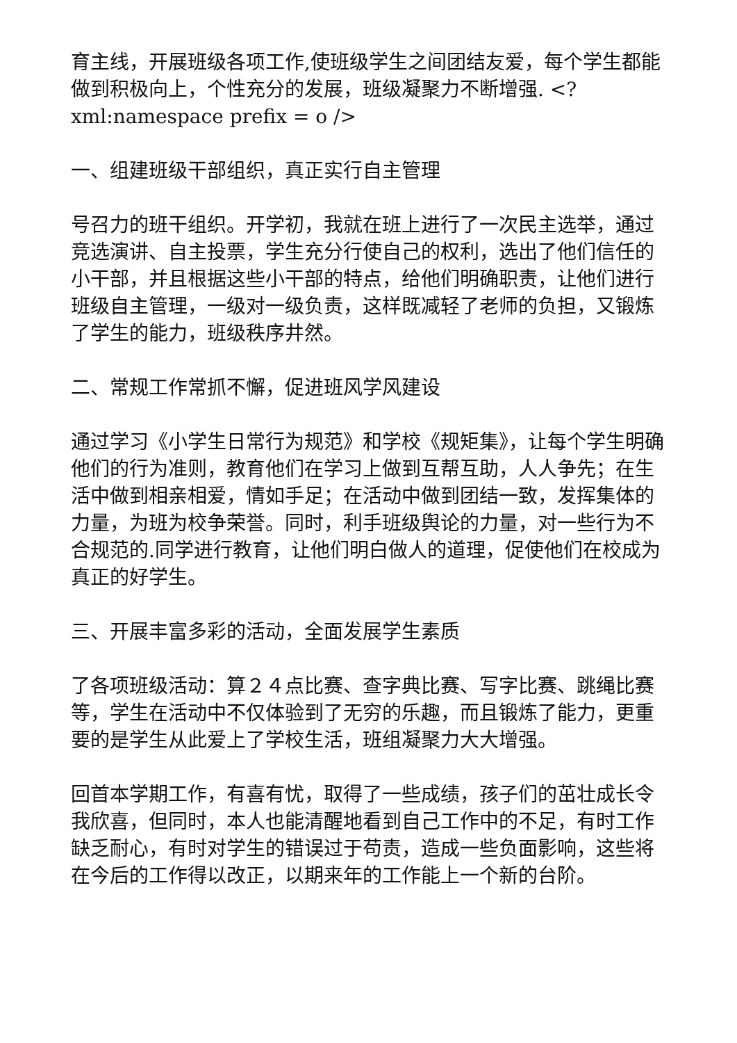育主线，开展班级各项工作,使班级学生之间团结友爱，每个学生都能做到积极向上，个性充分的发展，班级凝聚力不断增强. <?xml:namespace prefix = o />
一、组建班级干部组织，真正实行自主管理
号召力的班干组织。开学初，我就在班上进行了一次民主选举，通过竞选演讲、自主投票，学生充分行使自己的权利，选出了他们信任的小干部，并且根据这些小干部的特点，给他们明确职责，让他们进行班级自主管理，一级对一级负责，这样既减轻了老师的负担，又锻炼了学生的能力，班级秩序井然。
二、常规工作常抓不懈，促进班风学风建设
通过学习《小学生日常行为规范》和学校《规矩集》，让每个学生明确他们的行为准则，教育他们在学习上做到互帮互助，人人争先；在生活中做到相亲相爱，情如手足；在活动中做到团结一致，发挥集体的力量，为班为校争荣誉。同时，利手班级舆论的力量，对一些行为不合规范的.同学进行教育，让他们明白做人的道理，促使他们在校成为真正的好学生。
三、开展丰富多彩的活动，全面发展学生素质
了各项班级活动：算２４点比赛、查字典比赛、写字比赛、跳绳比赛等，学生在活动中不仅体验到了无穷的乐趣，而且锻炼了能力，更重要的是学生从此爱上了学校生活，班组凝聚力大大增强。
回首本学期工作，有喜有忧，取得了一些成绩，孩子们的茁壮成长令我欣喜，但同时，本人也能清醒地看到自己工作中的不足，有时工作缺乏耐心，有时对学生的错误过于苟责，造成一些负面影响，这些将在今后的工作得以改正，以期来年的工作能上一个新的台阶。